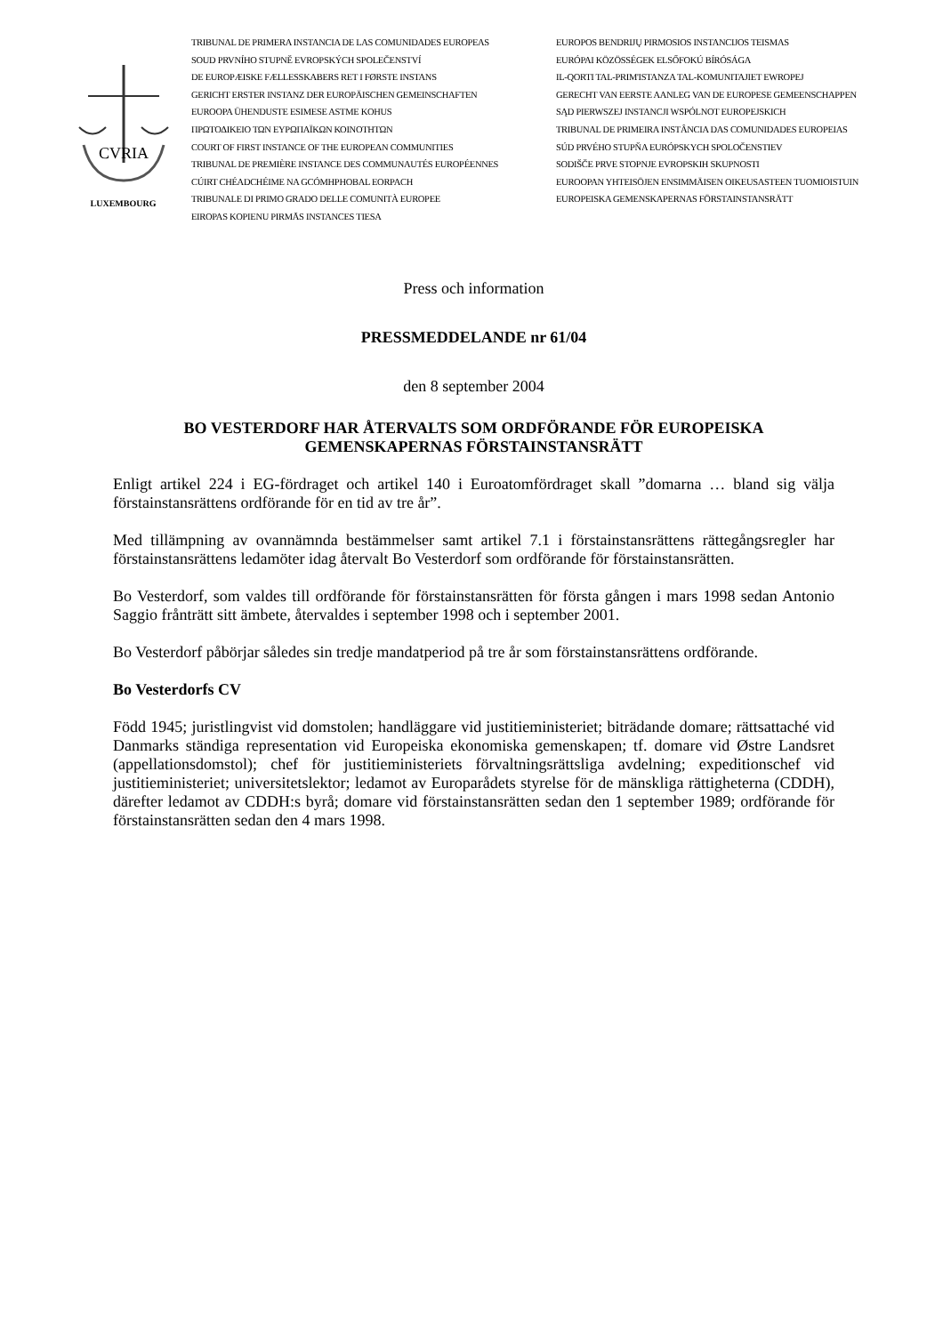CVRIA
LUXEMBOURG
TRIBUNAL DE PRIMERA INSTANCIA DE LAS COMUNIDADES EUROPEAS
SOUD PRVNÍHO STUPNĚ EVROPSKÝCH SPOLEČENSTVÍ
DE EUROPÆISKE FÆLLESSKABERS RET I FØRSTE INSTANS
GERICHT ERSTER INSTANZ DER EUROPÄISCHEN GEMEINSCHAFTEN
EUROOPA ÜHENDUSTE ESIMESE ASTME KOHUS
ΠΡΩΤΟΔΙΚΕΙΟ ΤΩΝ ΕΥΡΩΠΑΪΚΩΝ ΚΟΙΝΟΤΗΤΩΝ
COURT OF FIRST INSTANCE OF THE EUROPEAN COMMUNITIES
TRIBUNAL DE PREMIÈRE INSTANCE DES COMMUNAUTÉS EUROPÉENNES
CÚIRT CHÉADCHÉIME NA GCÓMHPHOBAL EORPACH
TRIBUNALE DI PRIMO GRADO DELLE COMUNITÀ EUROPEE
EIROPAS KOPIENU PIRMĀS INSTANCES TIESA
EUROPOS BENDRIJŲ PIRMOSIOS INSTANCIJOS TEISMAS
EURÓPAI KÖZÖSSÉGEK ELSŐFOKÚ BÍRÓSÁGA
IL-QORTI TAL-PRIM'ISTANZA TAL-KOMUNITAJIET EWROPEJ
GERECHT VAN EERSTE AANLEG VAN DE EUROPESE GEMEENSCHAPPEN
SĄD PIERWSZEJ INSTANCJI WSPÓLNOT EUROPEJSKICH
TRIBUNAL DE PRIMEIRA INSTÂNCIA DAS COMUNIDADES EUROPEIAS
SÚD PRVÉHO STUPŇA EURÓPSKYCH SPOLOČENSTIEV
SODIŠČE PRVE STOPNJE EVROPSKIH SKUPNOSTI
EUROOPAN YHTEISÖJEN ENSIMMÄISEN OIKEUSASTEEN TUOMIOISTUIN
EUROPEISKA GEMENSKAPERNAS FÖRSTAINSTANSRÄTT
Press och information
PRESSMEDDELANDE nr 61/04
den 8 september 2004
BO VESTERDORF HAR ÅTERVALTS SOM ORDFÖRANDE FÖR EUROPEISKA GEMENSKAPERNAS FÖRSTAINSTANSRÄTT
Enligt artikel 224 i EG-fördraget och artikel 140 i Euroatomfördraget skall ”domarna … bland sig välja förstainstansrättens ordförande för en tid av tre år”.
Med tillämpning av ovannämnda bestämmelser samt artikel 7.1 i förstainstansrättens rättegångsregler har förstainstansrättens ledamöter idag återvalt Bo Vesterdorf som ordförande för förstainstansrätten.
Bo Vesterdorf, som valdes till ordförande för förstainstansrätten för första gången i mars 1998 sedan Antonio Saggio frånträtt sitt ämbete, återvaldes i september 1998 och i september 2001.
Bo Vesterdorf påbörjar således sin tredje mandatperiod på tre år som förstainstansrättens ordförande.
Bo Vesterdorfs CV
Född 1945; juristlingvist vid domstolen; handläggare vid justitieministeriet; biträdande domare; rättsattaché vid Danmarks ständiga representation vid Europeiska ekonomiska gemenskapen; tf. domare vid Østre Landsret (appellationsdomstol); chef för justitieministeriets förvaltningsrättsliga avdelning; expeditionschef vid justitieministeriet; universitetslektor; ledamot av Europarådets styrelse för de mänskliga rättigheterna (CDDH), därefter ledamot av CDDH:s byrå; domare vid förstainstansrätten sedan den 1 september 1989; ordförande för förstainstansrätten sedan den 4 mars 1998.